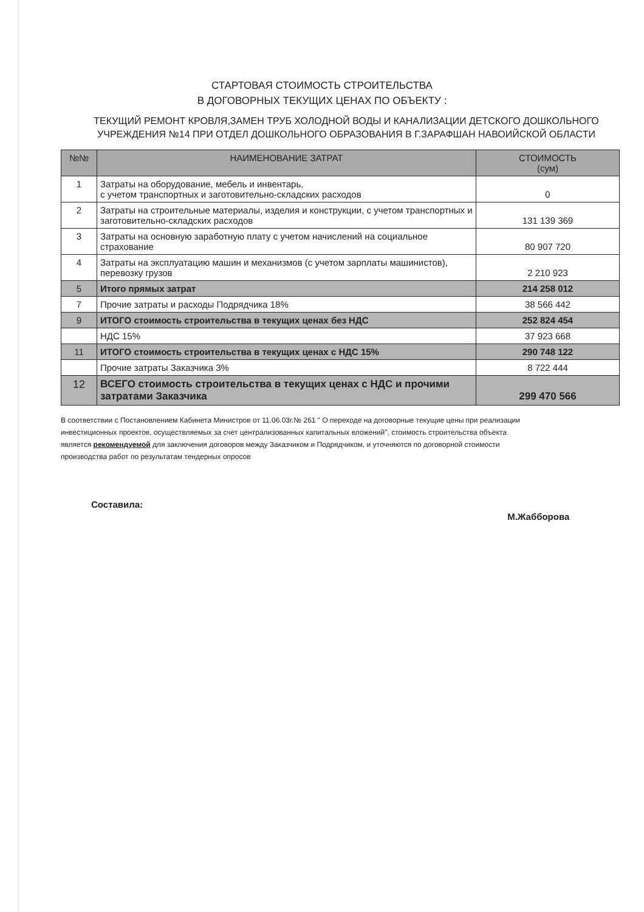СТАРТОВАЯ СТОИМОСТЬ СТРОИТЕЛЬСТВА
В ДОГОВОРНЫХ ТЕКУЩИХ ЦЕНАХ ПО ОБЪЕКТУ :
ТЕКУЩИЙ РЕМОНТ КРОВЛЯ,ЗАМЕН ТРУБ ХОЛОДНОЙ ВОДЫ И КАНАЛИЗАЦИИ ДЕТСКОГО ДОШКОЛЬНОГО УЧРЕЖДЕНИЯ №14 ПРИ ОТДЕЛ ДОШКОЛЬНОГО ОБРАЗОВАНИЯ В Г.ЗАРАФШАН НАВОИЙСКОЙ ОБЛАСТИ
| №№ | НАИМЕНОВАНИЕ ЗАТРАТ | СТОИМОСТЬ (сум) |
| --- | --- | --- |
| 1 | Затраты на оборудование, мебель и инвентарь, с учетом транспортных и заготовительно-складских расходов | 0 |
| 2 | Затраты на строительные материалы, изделия и конструкции, с учетом транспортных и заготовительно-складских расходов | 131 139 369 |
| 3 | Затраты на основную заработную плату с учетом начислений на социальное страхование | 80 907 720 |
| 4 | Затраты на эксплуатацию машин и механизмов (с учетом зарплаты машинистов), перевозку грузов | 2 210 923 |
| 5 | Итого прямых затрат | 214 258 012 |
| 7 | Прочие затраты и расходы Подрядчика 18% | 38 566 442 |
| 9 | ИТОГО стоимость строительства в текущих ценах без НДС | 252 824 454 |
| | НДС 15% | 37 923 668 |
| 11 | ИТОГО стоимость строительства в текущих ценах с НДС 15% | 290 748 122 |
| | Прочие затраты Заказчика 3% | 8 722 444 |
| 12 | ВСЕГО стоимость строительства в текущих ценах с НДС и прочими затратами Заказчика | 299 470 566 |
В соответствии с Постановлением Кабинета Министров от 11.06.03г.№ 261 " О переходе на договорные текущие цены при реализации инвестиционных проектов, осуществляемых за счет централизованных капитальных вложений", стоимость строительства объекта является рекомендуемой для заключения договоров между Заказчиком и Подрядчиком, и уточняются по договорной стоимости производства работ по результатам тендерных опросов
Составила: М.Жабборова